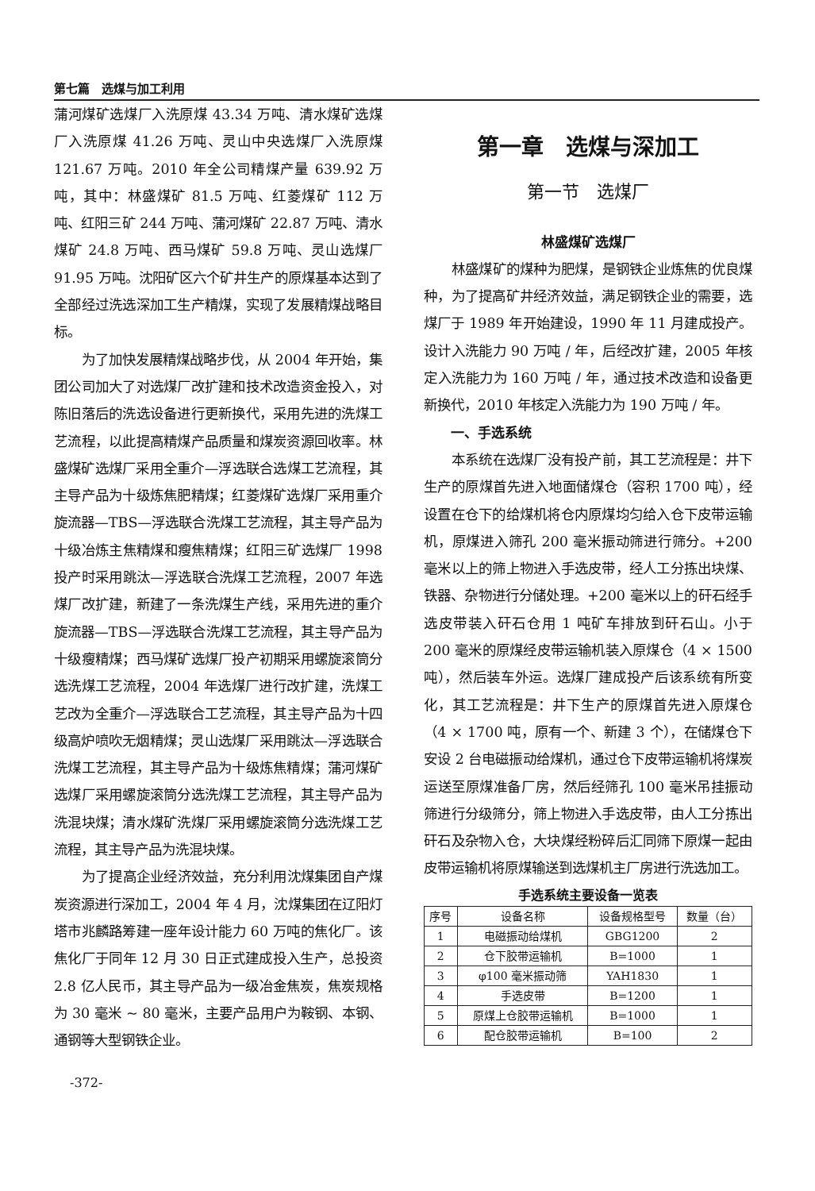第七篇　选煤与加工利用
蒲河煤矿选煤厂入洗原煤 43.34 万吨、清水煤矿选煤厂入洗原煤 41.26 万吨、灵山中央选煤厂入洗原煤 121.67 万吨。2010 年全公司精煤产量 639.92 万吨，其中：林盛煤矿 81.5 万吨、红菱煤矿 112 万吨、红阳三矿 244 万吨、蒲河煤矿 22.87 万吨、清水煤矿 24.8 万吨、西马煤矿 59.8 万吨、灵山选煤厂 91.95 万吨。沈阳矿区六个矿井生产的原煤基本达到了全部经过洗选深加工生产精煤，实现了发展精煤战略目标。
为了加快发展精煤战略步伐，从 2004 年开始，集团公司加大了对选煤厂改扩建和技术改造资金投入，对陈旧落后的洗选设备进行更新换代，采用先进的洗煤工艺流程，以此提高精煤产品质量和煤炭资源回收率。林盛煤矿选煤厂采用全重介—浮选联合选煤工艺流程，其主导产品为十级炼焦肥精煤；红菱煤矿选煤厂采用重介旋流器—TBS—浮选联合洗煤工艺流程，其主导产品为十级冶炼主焦精煤和瘦焦精煤；红阳三矿选煤厂 1998 投产时采用跳汰—浮选联合洗煤工艺流程，2007 年选煤厂改扩建，新建了一条洗煤生产线，采用先进的重介旋流器—TBS—浮选联合洗煤工艺流程，其主导产品为十级瘦精煤；西马煤矿选煤厂投产初期采用螺旋滚筒分选洗煤工艺流程，2004 年选煤厂进行改扩建，洗煤工艺改为全重介—浮选联合工艺流程，其主导产品为十四级高炉喷吹无烟精煤；灵山选煤厂采用跳汰—浮选联合洗煤工艺流程，其主导产品为十级炼焦精煤；蒲河煤矿选煤厂采用螺旋滚筒分选洗煤工艺流程，其主导产品为洗混块煤；清水煤矿洗煤厂采用螺旋滚筒分选洗煤工艺流程，其主导产品为洗混块煤。
为了提高企业经济效益，充分利用沈煤集团自产煤炭资源进行深加工，2004 年 4 月，沈煤集团在辽阳灯塔市兆麟路筹建一座年设计能力 60 万吨的焦化厂。该焦化厂于同年 12 月 30 日正式建成投入生产，总投资 2.8 亿人民币，其主导产品为一级冶金焦炭，焦炭规格为 30 毫米 ~ 80 毫米，主要产品用户为鞍钢、本钢、通钢等大型钢铁企业。
-372-
第一章　选煤与深加工
第一节　选煤厂
林盛煤矿选煤厂
林盛煤矿的煤种为肥煤，是钢铁企业炼焦的优良煤种，为了提高矿井经济效益，满足钢铁企业的需要，选煤厂于 1989 年开始建设，1990 年 11 月建成投产。设计入洗能力 90 万吨 / 年，后经改扩建，2005 年核定入洗能力为 160 万吨 / 年，通过技术改造和设备更新换代，2010 年核定入洗能力为 190 万吨 / 年。
一、手选系统
本系统在选煤厂没有投产前，其工艺流程是：井下生产的原煤首先进入地面储煤仓（容积 1700 吨），经设置在仓下的给煤机将仓内原煤均匀给入仓下皮带运输机，原煤进入筛孔 200 毫米振动筛进行筛分。+200 毫米以上的筛上物进入手选皮带，经人工分拣出块煤、铁器、杂物进行分储处理。+200 毫米以上的矸石经手选皮带装入矸石仓用 1 吨矿车排放到矸石山。小于 200 毫米的原煤经皮带运输机装入原煤仓（4 × 1500 吨），然后装车外运。选煤厂建成投产后该系统有所变化，其工艺流程是：井下生产的原煤首先进入原煤仓（4 × 1700 吨，原有一个、新建 3 个），在储煤仓下安设 2 台电磁振动给煤机，通过仓下皮带运输机将煤炭运送至原煤准备厂房，然后经筛孔 100 毫米吊挂振动筛进行分级筛分，筛上物进入手选皮带，由人工分拣出矸石及杂物入仓，大块煤经粉碎后汇同筛下原煤一起由皮带运输机将原煤输送到选煤机主厂房进行洗选加工。
手选系统主要设备一览表
| 序号 | 设备名称 | 设备规格型号 | 数量（台） |
| --- | --- | --- | --- |
| 1 | 电磁振动给煤机 | GBG1200 | 2 |
| 2 | 仓下胶带运输机 | B=1000 | 1 |
| 3 | φ100 毫米振动筛 | YAH1830 | 1 |
| 4 | 手选皮带 | B=1200 | 1 |
| 5 | 原煤上仓胶带运输机 | B=1000 | 1 |
| 6 | 配仓胶带运输机 | B=100 | 2 |